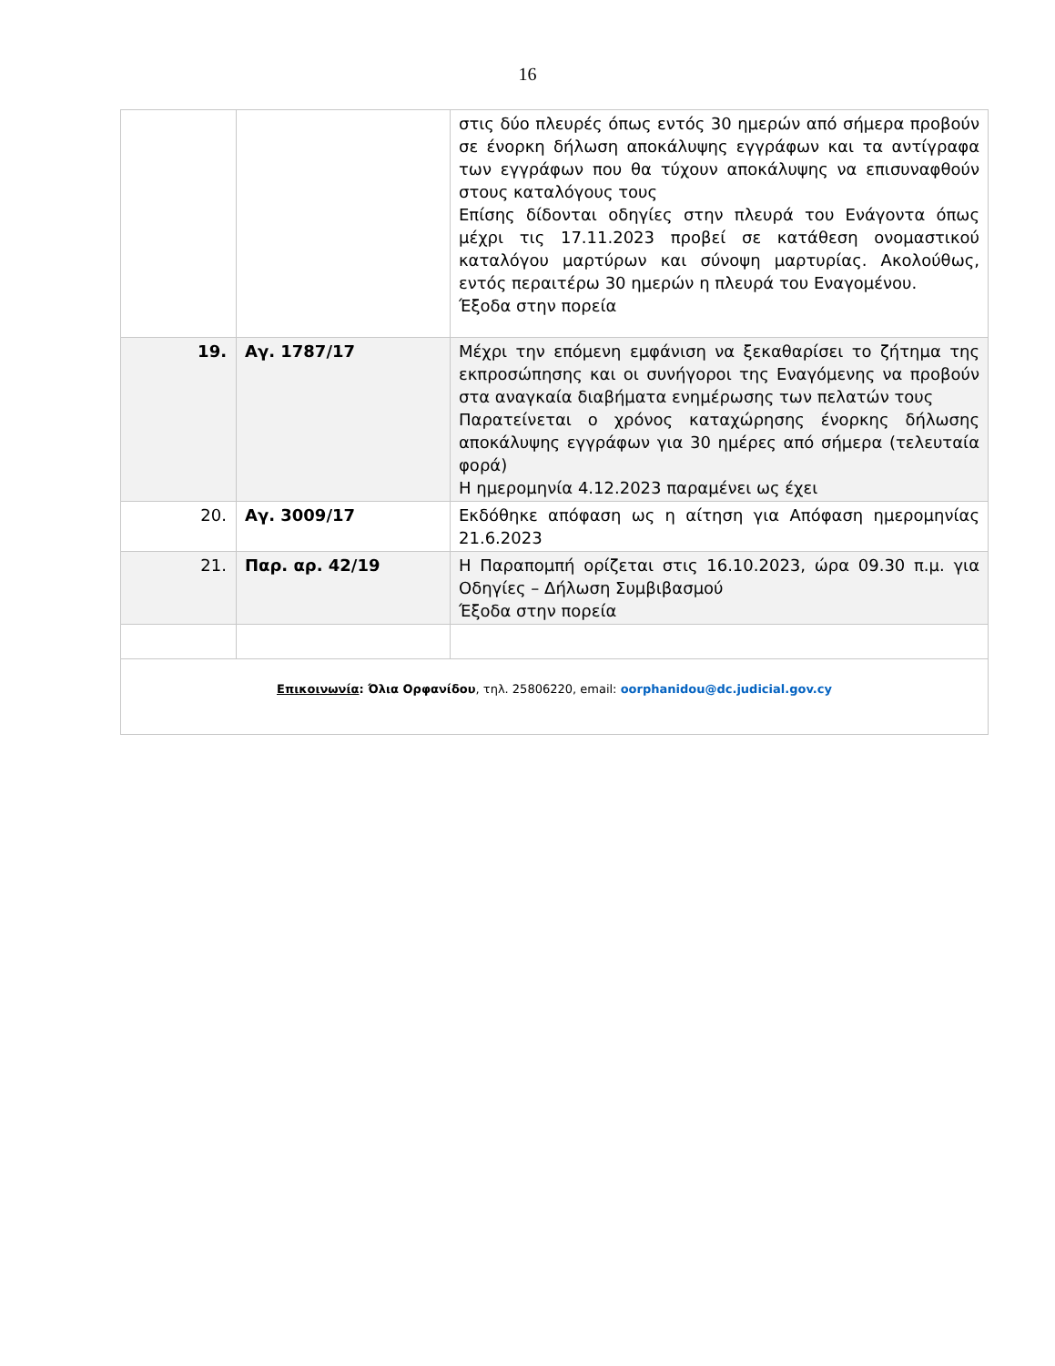16
| | | στις δύο πλευρές όπως εντός 30 ημερών από σήμερα προβούν σε ένορκη δήλωση αποκάλυψης εγγράφων και τα αντίγραφα των εγγράφων που θα τύχουν αποκάλυψης να επισυναφθούν στους καταλόγους τους Επίσης δίδονται οδηγίες στην πλευρά του Ενάγοντα όπως μέχρι τις 17.11.2023 προβεί σε κατάθεση ονομαστικού καταλόγου μαρτύρων και σύνοψη μαρτυρίας. Ακολούθως, εντός περαιτέρω 30 ημερών η πλευρά του Εναγομένου. Έξοδα στην πορεία |
| 19. | Αγ. 1787/17 | Μέχρι την επόμενη εμφάνιση να ξεκαθαρίσει το ζήτημα της εκπροσώπησης και οι συνήγοροι της Εναγόμενης να προβούν στα αναγκαία διαβήματα ενημέρωσης των πελατών τους Παρατείνεται ο χρόνος καταχώρησης ένορκης δήλωσης αποκάλυψης εγγράφων για 30 ημέρες από σήμερα (τελευταία φορά) Η ημερομηνία 4.12.2023 παραμένει ως έχει |
| 20. | Αγ. 3009/17 | Εκδόθηκε απόφαση ως η αίτηση για Απόφαση ημερομηνίας 21.6.2023 |
| 21. | Παρ. αρ. 42/19 | Η Παραπομπή ορίζεται στις 16.10.2023, ώρα 09.30 π.μ. για Οδηγίες – Δήλωση Συμβιβασμού Έξοδα στην πορεία |
| Επικοινωνία : Όλια Ορφανίδου , τηλ. 25806220, email: oorphanidou@dc.judicial.gov.cy | | |